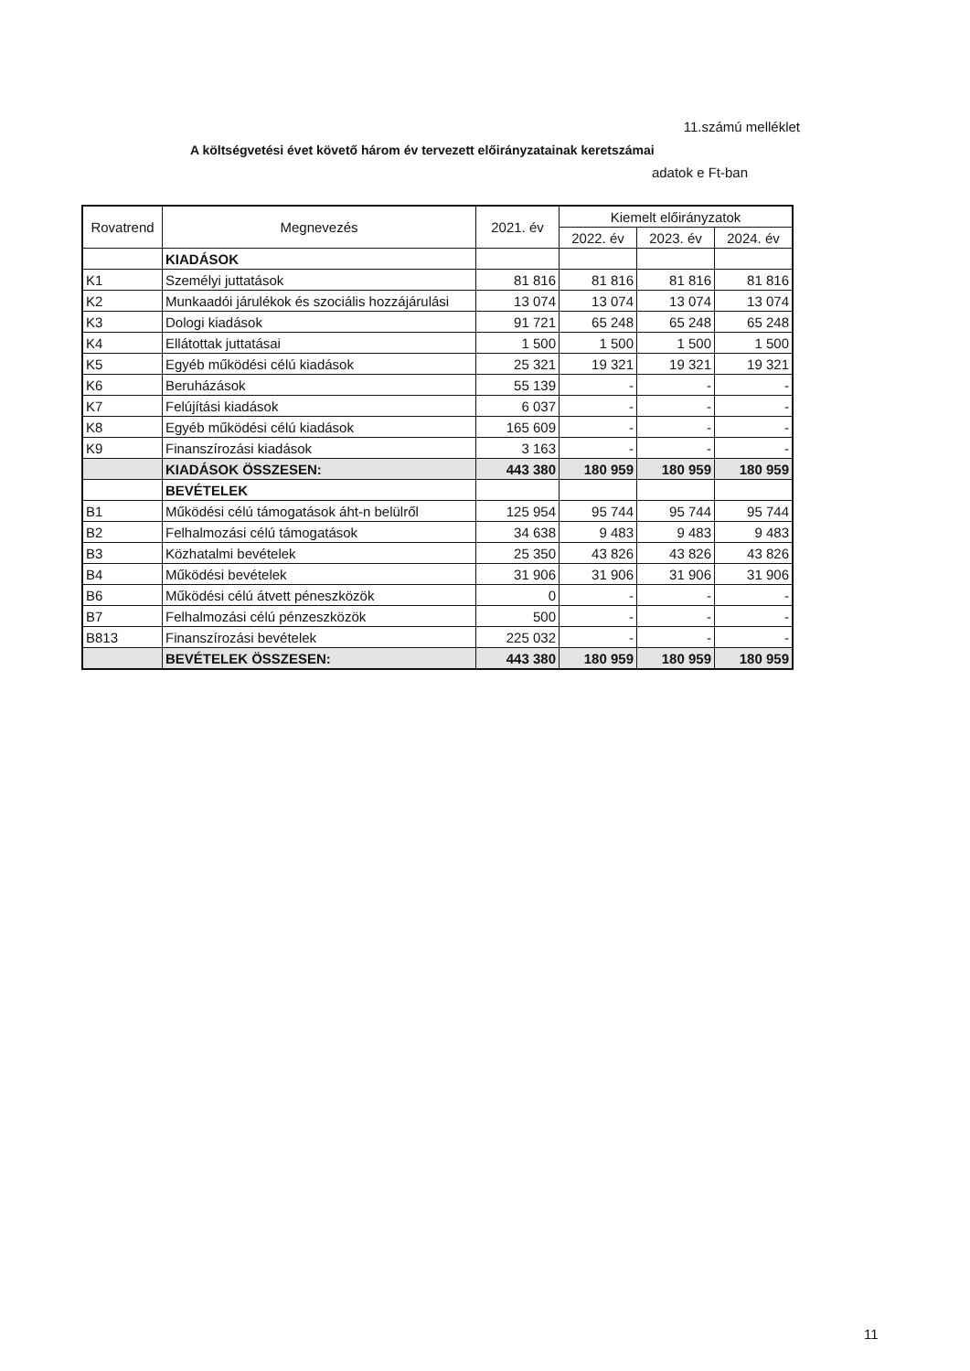11.számú melléklet
A költségvetési évet követő három év tervezett előirányzatainak keretszámai
adatok e Ft-ban
| Rovatrend | Megnevezés | 2021. év | Kiemelt előirányzatok | | |
| --- | --- | --- | --- | --- | --- |
| | | | 2022. év | 2023. év | 2024. év |
| | KIADÁSOK | | | | |
| K1 | Személyi juttatások | 81 816 | 81 816 | 81 816 | 81 816 |
| K2 | Munkaadói járulékok és szociális hozzájárulási | 13 074 | 13 074 | 13 074 | 13 074 |
| K3 | Dologi kiadások | 91 721 | 65 248 | 65 248 | 65 248 |
| K4 | Ellátottak juttatásai | 1 500 | 1 500 | 1 500 | 1 500 |
| K5 | Egyéb működési célú kiadások | 25 321 | 19 321 | 19 321 | 19 321 |
| K6 | Beruházások | 55 139 | - | - | - |
| K7 | Felújítási kiadások | 6 037 | - | - | - |
| K8 | Egyéb működési célú kiadások | 165 609 | - | - | - |
| K9 | Finanszírozási kiadások | 3 163 | - | - | - |
| | KIADÁSOK ÖSSZESEN: | 443 380 | 180 959 | 180 959 | 180 959 |
| | BEVÉTELEK | | | | |
| B1 | Működési célú támogatások áht-n belülről | 125 954 | 95 744 | 95 744 | 95 744 |
| B2 | Felhalmozási célú támogatások | 34 638 | 9 483 | 9 483 | 9 483 |
| B3 | Közhatalmi bevételek | 25 350 | 43 826 | 43 826 | 43 826 |
| B4 | Működési bevételek | 31 906 | 31 906 | 31 906 | 31 906 |
| B6 | Működési célú átvett péneszközök | 0 | - | - | - |
| B7 | Felhalmozási célú pénzeszközök | 500 | - | - | - |
| B813 | Finanszírozási bevételek | 225 032 | - | - | - |
| | BEVÉTELEK ÖSSZESEN: | 443 380 | 180 959 | 180 959 | 180 959 |
11